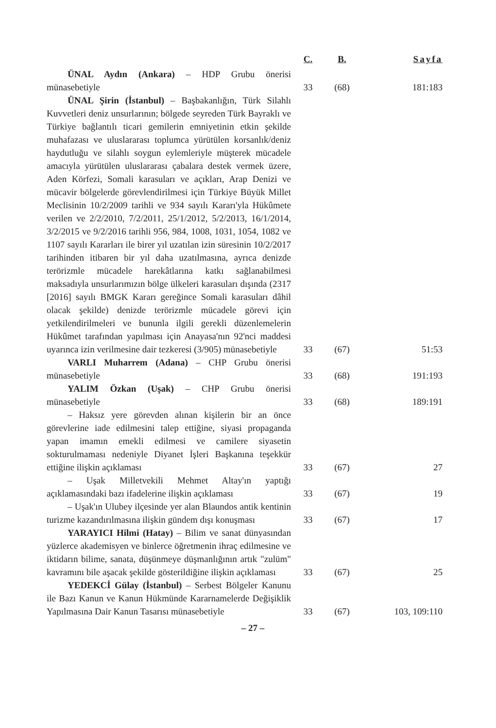| | C. | B. | Sayfa |
| --- | --- | --- | --- |
| ÜNAL Aydın (Ankara) – HDP Grubu önerisi münasebetiyle | 33 | (68) | 181:183 |
| ÜNAL Şirin (İstanbul) – Başbakanlığın, Türk Silahlı Kuvvetleri deniz unsurlarının; bölgede seyreden Türk Bayraklı ve Türkiye bağlantılı ticari gemilerin emniyetinin etkin şekilde muhafazası ve uluslararası toplumca yürütülen korsanlık/deniz haydutluğu ve silahlı soygun eylemleriyle müşterek mücadele amacıyla yürütülen uluslararası çabalara destek vermek üzere, Aden Körfezi, Somali karasuları ve açıkları, Arap Denizi ve mücavir bölgelerde görevlendirilmesi için Türkiye Büyük Millet Meclisinin 10/2/2009 tarihli ve 934 sayılı Kararı'yla Hükûmete verilen ve 2/2/2010, 7/2/2011, 25/1/2012, 5/2/2013, 16/1/2014, 3/2/2015 ve 9/2/2016 tarihli 956, 984, 1008, 1031, 1054, 1082 ve 1107 sayılı Kararları ile birer yıl uzatılan izin süresinin 10/2/2017 tarihinden itibaren bir yıl daha uzatılmasına, ayrıca denizde terörizmle mücadele harekâtlarına katkı sağlanabilmesi maksadıyla unsurlarımızın bölge ülkeleri karasuları dışında (2317 [2016] sayılı BMGK Kararı gereğince Somali karasuları dâhil olacak şekilde) denizde terörizmle mücadele görevi için yetkilendirilmeleri ve bununla ilgili gerekli düzenlemelerin Hükûmet tarafından yapılması için Anayasa'nın 92'nci maddesi uyarınca izin verilmesine dair tezkeresi (3/905) münasebetiyle | 33 | (67) | 51:53 |
| VARLI Muharrem (Adana) – CHP Grubu önerisi münasebetiyle | 33 | (68) | 191:193 |
| YALIM Özkan (Uşak) – CHP Grubu önerisi münasebetiyle | 33 | (68) | 189:191 |
| – Haksız yere görevden alınan kişilerin bir an önce görevlerine iade edilmesini talep ettiğine, siyasi propaganda yapan imamın emekli edilmesi ve camilere siyasetin sokturulmaması nedeniyle Diyanet İşleri Başkanına teşekkür ettiğine ilişkin açıklaması | 33 | (67) | 27 |
| – Uşak Milletvekili Mehmet Altay'ın yaptığı açıklamasındaki bazı ifadelerine ilişkin açıklaması | 33 | (67) | 19 |
| – Uşak'ın Ulubey ilçesinde yer alan Blaundos antik kentinin turizme kazandırılmasına ilişkin gündem dışı konuşması | 33 | (67) | 17 |
| YARAYICI Hilmi (Hatay) – Bilim ve sanat dünyasından yüzlerce akademisyen ve binlerce öğretmenin ihraç edilmesine ve iktidarın bilime, sanata, düşünmeye düşmanlığının artık "zulüm" kavramını bile aşacak şekilde gösterildiğine ilişkin açıklaması | 33 | (67) | 25 |
| YEDEKCİ Gülay (İstanbul) – Serbest Bölgeler Kanunu ile Bazı Kanun ve Kanun Hükmünde Kararnamelerde Değişiklik Yapılmasına Dair Kanun Tasarısı münasebetiyle | 33 | (67) | 103, 109:110 |
– 27 –